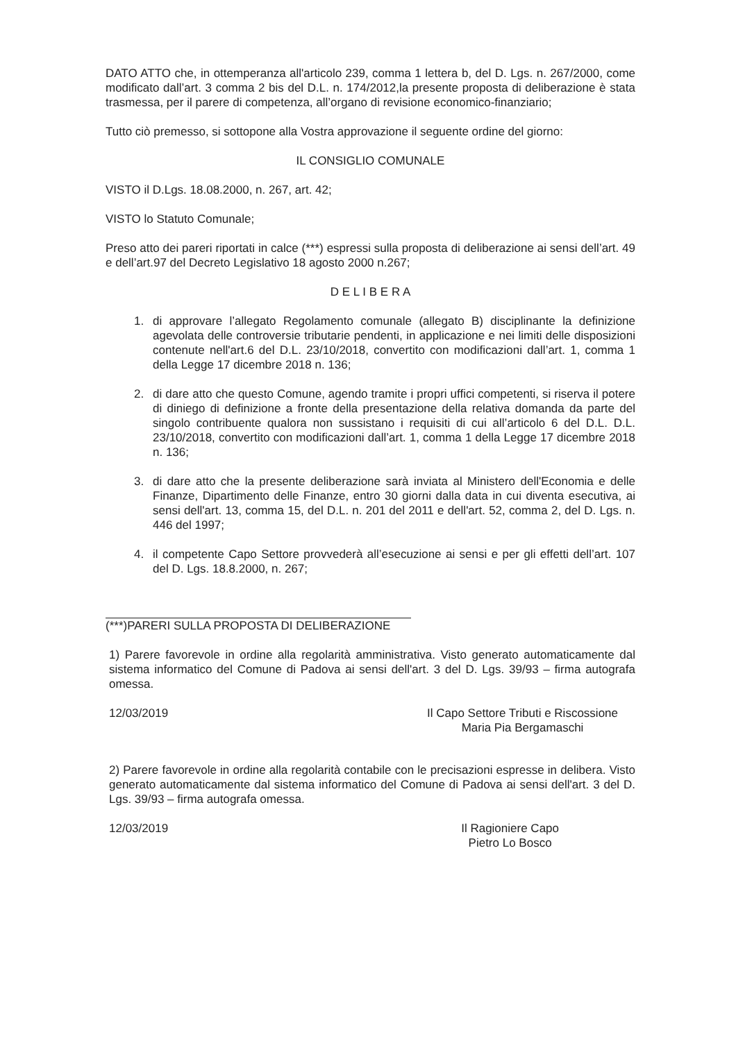DATO ATTO che, in ottemperanza all'articolo 239, comma 1 lettera b, del D. Lgs. n. 267/2000, come modificato dall’art. 3 comma 2 bis del D.L. n. 174/2012,la presente proposta di deliberazione è stata trasmessa, per il parere di competenza, all’organo di revisione economico-finanziario;
Tutto ciò premesso, si sottopone alla Vostra approvazione il seguente ordine del giorno:
IL CONSIGLIO COMUNALE
VISTO il D.Lgs. 18.08.2000, n. 267, art. 42;
VISTO lo Statuto Comunale;
Preso atto dei pareri riportati in calce (***) espressi sulla proposta di deliberazione ai sensi dell’art. 49 e dell’art.97 del Decreto Legislativo 18 agosto 2000 n.267;
D E L I B E R A
1. di approvare l’allegato Regolamento comunale (allegato B) disciplinante la definizione agevolata delle controversie tributarie pendenti, in applicazione e nei limiti delle disposizioni contenute nell'art.6 del D.L. 23/10/2018, convertito con modificazioni dall’art. 1, comma 1 della Legge 17 dicembre 2018 n. 136;
2. di dare atto che questo Comune, agendo tramite i propri uffici competenti, si riserva il potere di diniego di definizione a fronte della presentazione della relativa domanda da parte del singolo contribuente qualora non sussistano i requisiti di cui all’articolo 6 del D.L. D.L. 23/10/2018, convertito con modificazioni dall’art. 1, comma 1 della Legge 17 dicembre 2018 n. 136;
3. di dare atto che la presente deliberazione sarà inviata al Ministero dell'Economia e delle Finanze, Dipartimento delle Finanze, entro 30 giorni dalla data in cui diventa esecutiva, ai sensi dell'art. 13, comma 15, del D.L. n. 201 del 2011 e dell'art. 52, comma 2, del D. Lgs. n. 446 del 1997;
4. il competente Capo Settore provvederà all’esecuzione ai sensi e per gli effetti dell’art. 107 del D. Lgs. 18.8.2000, n. 267;
(***)PARERI SULLA PROPOSTA DI DELIBERAZIONE
1) Parere favorevole in ordine alla regolarità amministrativa. Visto generato automaticamente dal sistema informatico del Comune di Padova ai sensi dell'art. 3 del D. Lgs. 39/93 – firma autografa omessa.
12/03/2019 Il Capo Settore Tributi e Riscossione
Maria Pia Bergamaschi
2) Parere favorevole in ordine alla regolarità contabile con le precisazioni espresse in delibera. Visto generato automaticamente dal sistema informatico del Comune di Padova ai sensi dell'art. 3 del D. Lgs. 39/93 – firma autografa omessa.
12/03/2019 Il Ragioniere Capo
Pietro Lo Bosco